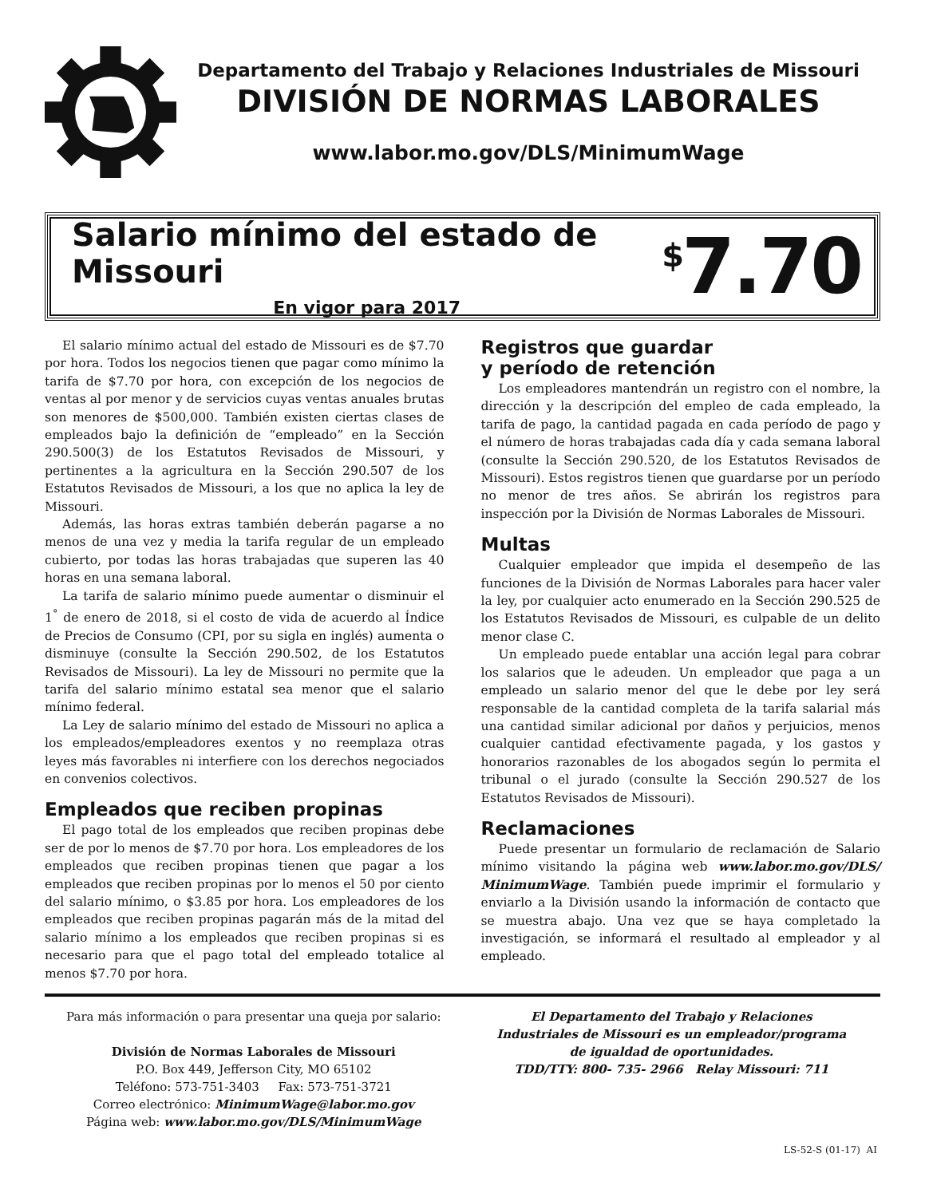Departamento del Trabajo y Relaciones Industriales de Missouri
DIVISIÓN DE NORMAS LABORALES
www.labor.mo.gov/DLS/MinimumWage
Salario mínimo del estado de Missouri
En vigor para 2017
<sup>$</sup>7.70
El salario mínimo actual del estado de Missouri es de $7.70 por hora. Todos los negocios tienen que pagar como mínimo la tarifa de $7.70 por hora, con excepción de los negocios de ventas al por menor y de servicios cuyas ventas anuales brutas son menores de $500,000. También existen ciertas clases de empleados bajo la definición de “empleado” en la Sección 290.500(3) de los Estatutos Revisados de Missouri, y pertinentes a la agricultura en la Sección 290.507 de los Estatutos Revisados de Missouri, a los que no aplica la ley de Missouri.
Además, las horas extras también deberán pagarse a no menos de una vez y media la tarifa regular de un empleado cubierto, por todas las horas trabajadas que superen las 40 horas en una semana laboral.
La tarifa de salario mínimo puede aumentar o disminuir el 1<sup>°</sup> de enero de 2018, si el costo de vida de acuerdo al Índice de Precios de Consumo (CPI, por su sigla en inglés) aumenta o disminuye (consulte la Sección 290.502, de los Estatutos Revisados de Missouri). La ley de Missouri no permite que la tarifa del salario mínimo estatal sea menor que el salario mínimo federal.
La Ley de salario mínimo del estado de Missouri no aplica a los empleados/empleadores exentos y no reemplaza otras leyes más favorables ni interfiere con los derechos negociados en convenios colectivos.
Empleados que reciben propinas
El pago total de los empleados que reciben propinas debe ser de por lo menos de $7.70 por hora. Los empleadores de los empleados que reciben propinas tienen que pagar a los empleados que reciben propinas por lo menos el 50 por ciento del salario mínimo, o $3.85 por hora. Los empleadores de los empleados que reciben propinas pagarán más de la mitad del salario mínimo a los empleados que reciben propinas si es necesario para que el pago total del empleado totalice al menos $7.70 por hora.
Registros que guardar
y período de retención
Los empleadores mantendrán un registro con el nombre, la dirección y la descripción del empleo de cada empleado, la tarifa de pago, la cantidad pagada en cada período de pago y el número de horas trabajadas cada día y cada semana laboral (consulte la Sección 290.520, de los Estatutos Revisados de Missouri). Estos registros tienen que guardarse por un período no menor de tres años. Se abrirán los registros para inspección por la División de Normas Laborales de Missouri.
Multas
Cualquier empleador que impida el desempeño de las funciones de la División de Normas Laborales para hacer valer la ley, por cualquier acto enumerado en la Sección 290.525 de los Estatutos Revisados de Missouri, es culpable de un delito menor clase C.
Un empleado puede entablar una acción legal para cobrar los salarios que le adeuden. Un empleador que paga a un empleado un salario menor del que le debe por ley será responsable de la cantidad completa de la tarifa salarial más una cantidad similar adicional por daños y perjuicios, menos cualquier cantidad efectivamente pagada, y los gastos y honorarios razonables de los abogados según lo permita el tribunal o el jurado (consulte la Sección 290.527 de los Estatutos Revisados de Missouri).
Reclamaciones
Puede presentar un formulario de reclamación de Salario mínimo visitando la página web www.labor.mo.gov/DLS/ MinimumWage. También puede imprimir el formulario y enviarlo a la División usando la información de contacto que se muestra abajo. Una vez que se haya completado la investigación, se informará el resultado al empleador y al empleado.
Para más información o para presentar una queja por salario:
División de Normas Laborales de Missouri
P.O. Box 449, Jefferson City, MO 65102
Teléfono: 573-751-3403 Fax: 573-751-3721
Correo electrónico: MinimumWage@labor.mo.gov
Página web: www.labor.mo.gov/DLS/MinimumWage
El Departamento del Trabajo y Relaciones
Industriales de Missouri es un empleador/programa
de igualdad de oportunidades.
TDD/TTY: 800- 735- 2966 Relay Missouri: 711
LS-52-S (01-17) AI